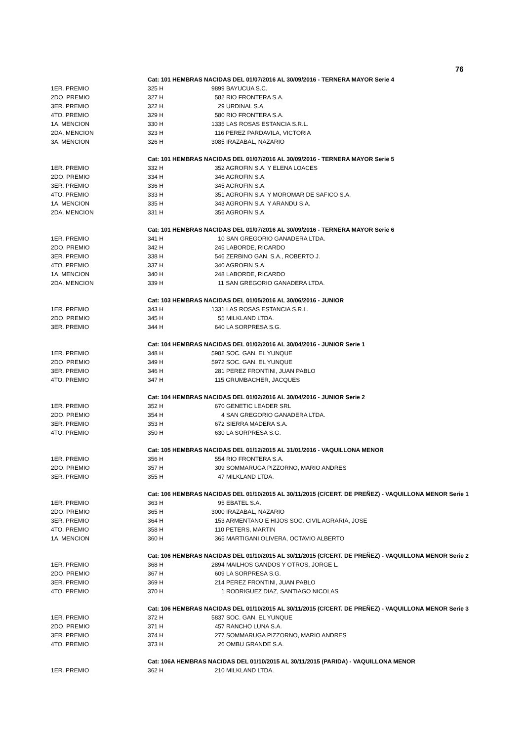76
| | Cat: 101 HEMBRAS NACIDAS DEL 01/07/2016 AL 30/09/2016 - TERNERA MAYOR Serie 4 | |
| 1ER. PREMIO | 325 H | 9899 BAYUCUA S.C. |
| 2DO. PREMIO | 327 H | 582 RIO FRONTERA S.A. |
| 3ER. PREMIO | 322 H | 29 URDINAL S.A. |
| 4TO. PREMIO | 329 H | 580 RIO FRONTERA S.A. |
| 1A. MENCION | 330 H | 1335 LAS ROSAS ESTANCIA S.R.L. |
| 2DA. MENCION | 323 H | 116 PEREZ PARDAVILA, VICTORIA |
| 3A. MENCION | 326 H | 3085 IRAZABAL, NAZARIO |
| | Cat: 101 HEMBRAS NACIDAS DEL 01/07/2016 AL 30/09/2016 - TERNERA MAYOR Serie 5 | |
| 1ER. PREMIO | 332 H | 352 AGROFIN S.A. Y ELENA LOACES |
| 2DO. PREMIO | 334 H | 346 AGROFIN S.A. |
| 3ER. PREMIO | 336 H | 345 AGROFIN S.A. |
| 4TO. PREMIO | 333 H | 351 AGROFIN S.A. Y MOROMAR DE SAFICO S.A. |
| 1A. MENCION | 335 H | 343 AGROFIN S.A. Y ARANDU S.A. |
| 2DA. MENCION | 331 H | 356 AGROFIN S.A. |
| | Cat: 101 HEMBRAS NACIDAS DEL 01/07/2016 AL 30/09/2016 - TERNERA MAYOR Serie 6 | |
| 1ER. PREMIO | 341 H | 10 SAN GREGORIO GANADERA LTDA. |
| 2DO. PREMIO | 342 H | 245 LABORDE, RICARDO |
| 3ER. PREMIO | 338 H | 546 ZERBINO GAN. S.A., ROBERTO J. |
| 4TO. PREMIO | 337 H | 340 AGROFIN S.A. |
| 1A. MENCION | 340 H | 248 LABORDE, RICARDO |
| 2DA. MENCION | 339 H | 11 SAN GREGORIO GANADERA LTDA. |
| | Cat: 103 HEMBRAS NACIDAS DEL 01/05/2016 AL 30/06/2016 - JUNIOR | |
| 1ER. PREMIO | 343 H | 1331 LAS ROSAS ESTANCIA S.R.L. |
| 2DO. PREMIO | 345 H | 55 MILKLAND LTDA. |
| 3ER. PREMIO | 344 H | 640 LA SORPRESA S.G. |
| | Cat: 104 HEMBRAS NACIDAS DEL 01/02/2016 AL 30/04/2016 - JUNIOR Serie 1 | |
| 1ER. PREMIO | 348 H | 5982 SOC. GAN. EL YUNQUE |
| 2DO. PREMIO | 349 H | 5972 SOC. GAN. EL YUNQUE |
| 3ER. PREMIO | 346 H | 281 PEREZ FRONTINI, JUAN PABLO |
| 4TO. PREMIO | 347 H | 115 GRUMBACHER, JACQUES |
| | Cat: 104 HEMBRAS NACIDAS DEL 01/02/2016 AL 30/04/2016 - JUNIOR Serie 2 | |
| 1ER. PREMIO | 352 H | 670 GENETIC LEADER SRL |
| 2DO. PREMIO | 354 H | 4 SAN GREGORIO GANADERA LTDA. |
| 3ER. PREMIO | 353 H | 672 SIERRA MADERA S.A. |
| 4TO. PREMIO | 350 H | 630 LA SORPRESA S.G. |
| | Cat: 105 HEMBRAS NACIDAS DEL 01/12/2015 AL 31/01/2016 - VAQUILLONA MENOR | |
| 1ER. PREMIO | 356 H | 554 RIO FRONTERA S.A. |
| 2DO. PREMIO | 357 H | 309 SOMMARUGA PIZZORNO, MARIO ANDRES |
| 3ER. PREMIO | 355 H | 47 MILKLAND LTDA. |
| | Cat: 106 HEMBRAS NACIDAS DEL 01/10/2015 AL 30/11/2015 (C/CERT. DE PREÑEZ) - VAQUILLONA MENOR Serie 1 | |
| 1ER. PREMIO | 363 H | 95 EBATEL S.A. |
| 2DO. PREMIO | 365 H | 3000 IRAZABAL, NAZARIO |
| 3ER. PREMIO | 364 H | 153 ARMENTANO E HIJOS SOC. CIVIL AGRARIA, JOSE |
| 4TO. PREMIO | 358 H | 110 PETERS, MARTIN |
| 1A. MENCION | 360 H | 365 MARTIGANI OLIVERA, OCTAVIO ALBERTO |
| | Cat: 106 HEMBRAS NACIDAS DEL 01/10/2015 AL 30/11/2015 (C/CERT. DE PREÑEZ) - VAQUILLONA MENOR Serie 2 | |
| 1ER. PREMIO | 368 H | 2894 MAILHOS GANDOS Y OTROS, JORGE L. |
| 2DO. PREMIO | 367 H | 609 LA SORPRESA S.G. |
| 3ER. PREMIO | 369 H | 214 PEREZ FRONTINI, JUAN PABLO |
| 4TO. PREMIO | 370 H | 1 RODRIGUEZ DIAZ, SANTIAGO NICOLAS |
| | Cat: 106 HEMBRAS NACIDAS DEL 01/10/2015 AL 30/11/2015 (C/CERT. DE PREÑEZ) - VAQUILLONA MENOR Serie 3 | |
| 1ER. PREMIO | 372 H | 5837 SOC. GAN. EL YUNQUE |
| 2DO. PREMIO | 371 H | 457 RANCHO LUNA S.A. |
| 3ER. PREMIO | 374 H | 277 SOMMARUGA PIZZORNO, MARIO ANDRES |
| 4TO. PREMIO | 373 H | 26 OMBU GRANDE S.A. |
| | Cat: 106A HEMBRAS NACIDAS DEL 01/10/2015 AL 30/11/2015 (PARIDA) - VAQUILLONA MENOR | |
| 1ER. PREMIO | 362 H | 210 MILKLAND LTDA. |